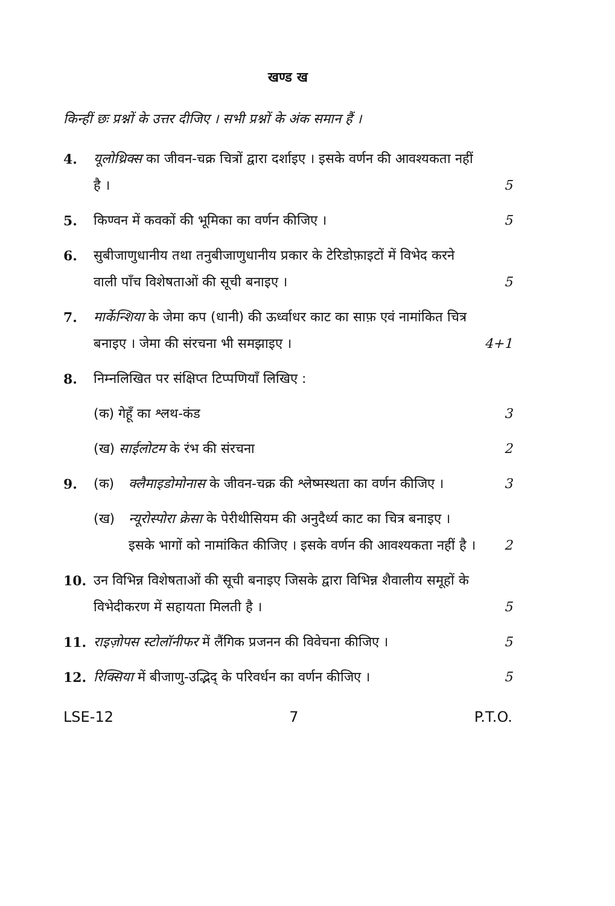खण्ड ख
किन्हीं छः प्रश्नों के उत्तर दीजिए । सभी प्रश्नों के अंक समान हैं ।
4. यूलोथ्रिक्स का जीवन-चक्र चित्रों द्वारा दर्शाइए । इसके वर्णन की आवश्यकता नहीं है । 5
5. किण्वन में कवकों की भूमिका का वर्णन कीजिए । 5
6. सुबीजाणुधानीय तथा तनुबीजाणुधानीय प्रकार के टेरिडोफ़ाइटों में विभेद करने वाली पाँच विशेषताओं की सूची बनाइए । 5
7. मार्केन्शिया के जेमा कप (धानी) की ऊर्ध्वाधर काट का साफ़ एवं नामांकित चित्र बनाइए । जेमा की संरचना भी समझाइए । 4+1
8. निम्नलिखित पर संक्षिप्त टिप्पणियाँ लिखिए :
(क) गेहूँ का श्लथ-कंड 3
(ख) साईलोटम के रंभ की संरचना 2
9. (क) क्लैमाइडोमोनास के जीवन-चक्र की श्लेष्मस्थता का वर्णन कीजिए । 3
(ख) न्यूरोस्पोरा क्रेसा के पेरीथीसियम की अनुदैर्ध्य काट का चित्र बनाइए । इसके भागों को नामांकित कीजिए । इसके वर्णन की आवश्यकता नहीं है । 2
10. उन विभिन्न विशेषताओं की सूची बनाइए जिसके द्वारा विभिन्न शैवालीय समूहों के विभेदीकरण में सहायता मिलती है । 5
11. राइज़ोपस स्टोलॉनीफर में लैंगिक प्रजनन की विवेचना कीजिए । 5
12. रिक्सिया में बीजाणु-उद्भिद् के परिवर्धन का वर्णन कीजिए । 5
LSE-12 7 P.T.O.